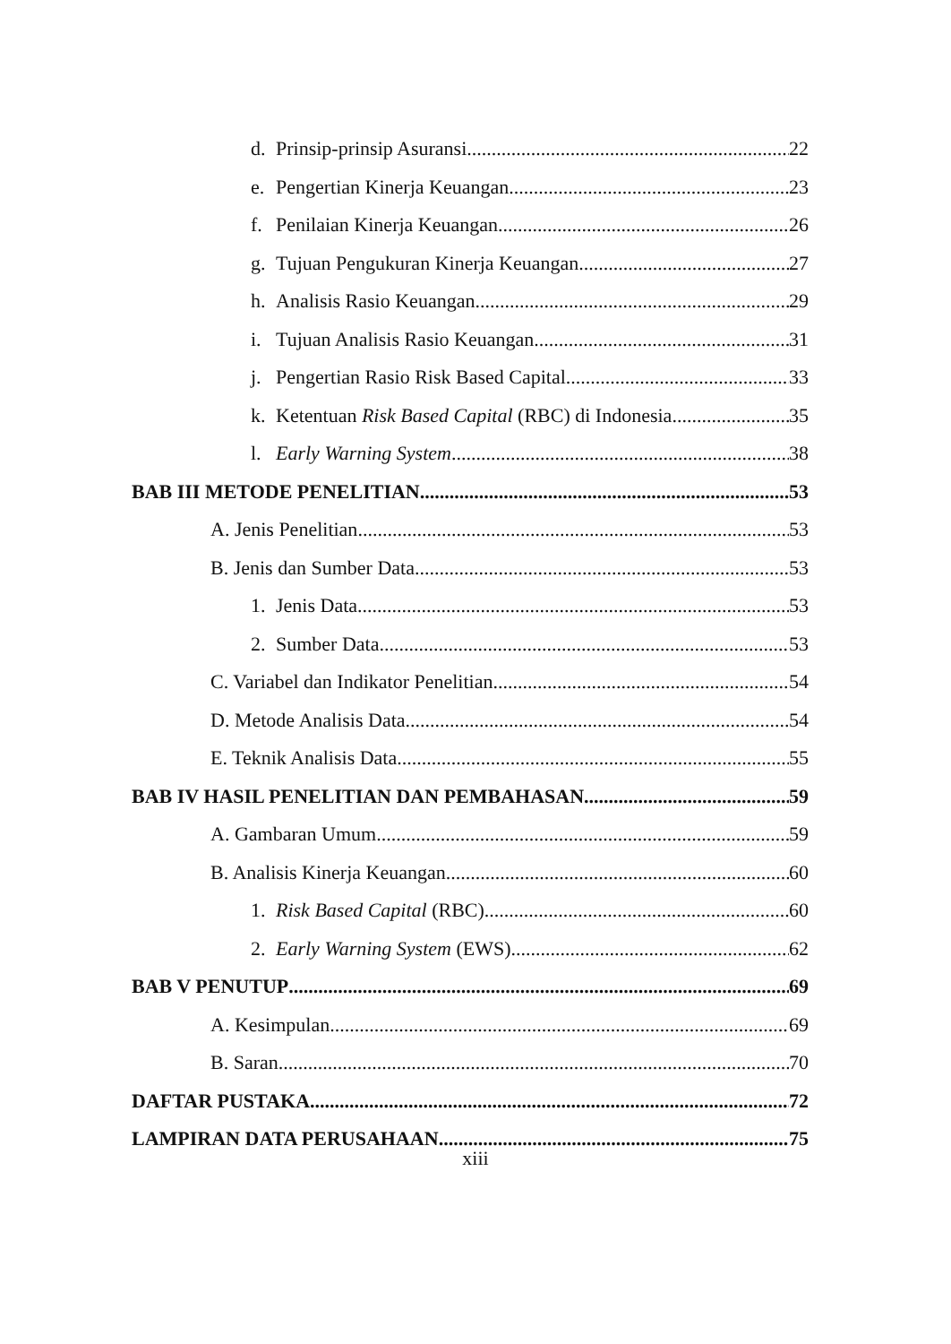d. Prinsip-prinsip Asuransi 22
e. Pengertian Kinerja Keuangan 23
f. Penilaian Kinerja Keuangan 26
g. Tujuan Pengukuran Kinerja Keuangan 27
h. Analisis Rasio Keuangan 29
i. Tujuan Analisis Rasio Keuangan 31
j. Pengertian Rasio Risk Based Capital 33
k. Ketentuan Risk Based Capital (RBC) di Indonesia 35
l. Early Warning System 38
BAB III METODE PENELITIAN 53
A. Jenis Penelitian 53
B. Jenis dan Sumber Data 53
1. Jenis Data 53
2. Sumber Data 53
C. Variabel dan Indikator Penelitian 54
D. Metode Analisis Data 54
E. Teknik Analisis Data 55
BAB IV HASIL PENELITIAN DAN PEMBAHASAN 59
A. Gambaran Umum 59
B. Analisis Kinerja Keuangan 60
1. Risk Based Capital (RBC) 60
2. Early Warning System (EWS) 62
BAB V PENUTUP 69
A. Kesimpulan 69
B. Saran 70
DAFTAR PUSTAKA 72
LAMPIRAN DATA PERUSAHAAN 75
xiii